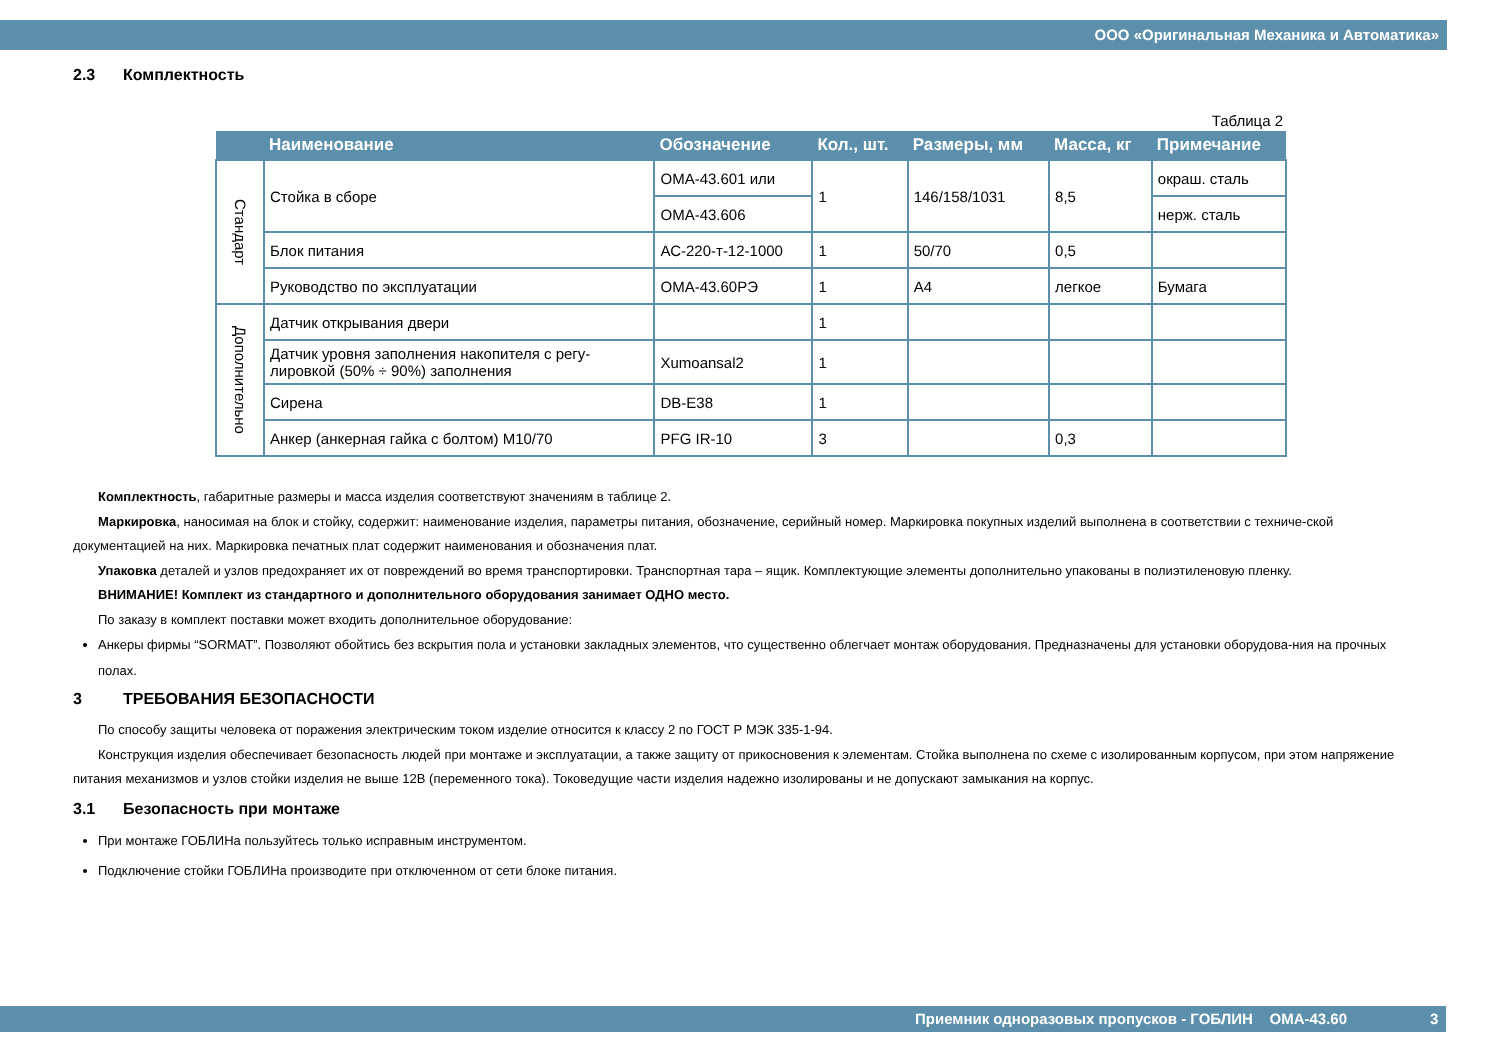ООО «Оригинальная Механика и Автоматика»
2.3 Комплектность
Таблица 2
| | Наименование | Обозначение | Кол., шт. | Размеры, мм | Масса, кг | Примечание |
| --- | --- | --- | --- | --- | --- | --- |
| Стандарт | Стойка в сборе | ОМА-43.601 или | 1 | 146/158/1031 | 8,5 | окраш. сталь |
| | | ОМА-43.606 | | | | нерж. сталь |
| | Блок питания | АС-220-т-12-1000 | 1 | 50/70 | 0,5 | |
| | Руководство по эксплуатации | ОМА-43.60РЭ | 1 | А4 | легкое | Бумага |
| Дополнительно | Датчик открывания двери | | 1 | | | |
| | Датчик уровня заполнения накопителя с регу- лировкой (50% ÷ 90%) заполнения | Xumoansal2 | 1 | | | |
| | Сирена | DB-E38 | 1 | | | |
| | Анкер (анкерная гайка с болтом) М10/70 | PFG IR-10 | 3 | | 0,3 | |
Комплектность, габаритные размеры и масса изделия соответствуют значениям в таблице 2.
Маркировка, наносимая на блок и стойку, содержит: наименование изделия, параметры питания, обозначение, серийный номер. Маркировка покупных изделий выполнена в соответствии с техниче-ской документацией на них. Маркировка печатных плат содержит наименования и обозначения плат.
Упаковка деталей и узлов предохраняет их от повреждений во время транспортировки. Транспортная тара – ящик. Комплектующие элементы дополнительно упакованы в полиэтиленовую пленку.
ВНИМАНИЕ! Комплект из стандартного и дополнительного оборудования занимает ОДНО место.
По заказу в комплект поставки может входить дополнительное оборудование:
Анкеры фирмы “SORMAT”. Позволяют обойтись без вскрытия пола и установки закладных элементов, что существенно облегчает монтаж оборудования. Предназначены для установки оборудова-ния на прочных полах.
3 ТРЕБОВАНИЯ БЕЗОПАСНОСТИ
По способу защиты человека от поражения электрическим током изделие относится к классу 2 по ГОСТ Р МЭК 335-1-94.
Конструкция изделия обеспечивает безопасность людей при монтаже и эксплуатации, а также защиту от прикосновения к элементам. Стойка выполнена по схеме с изолированным корпусом, при этом напряжение питания механизмов и узлов стойки изделия не выше 12В (переменного тока). Токоведущие части изделия надежно изолированы и не допускают замыкания на корпус.
3.1 Безопасность при монтаже
При монтаже ГОБЛИНа пользуйтесь только исправным инструментом.
Подключение стойки ГОБЛИНа производите при отключенном от сети блоке питания.
Приемник одноразовых пропусков - ГОБЛИН ОМА-43.60 3